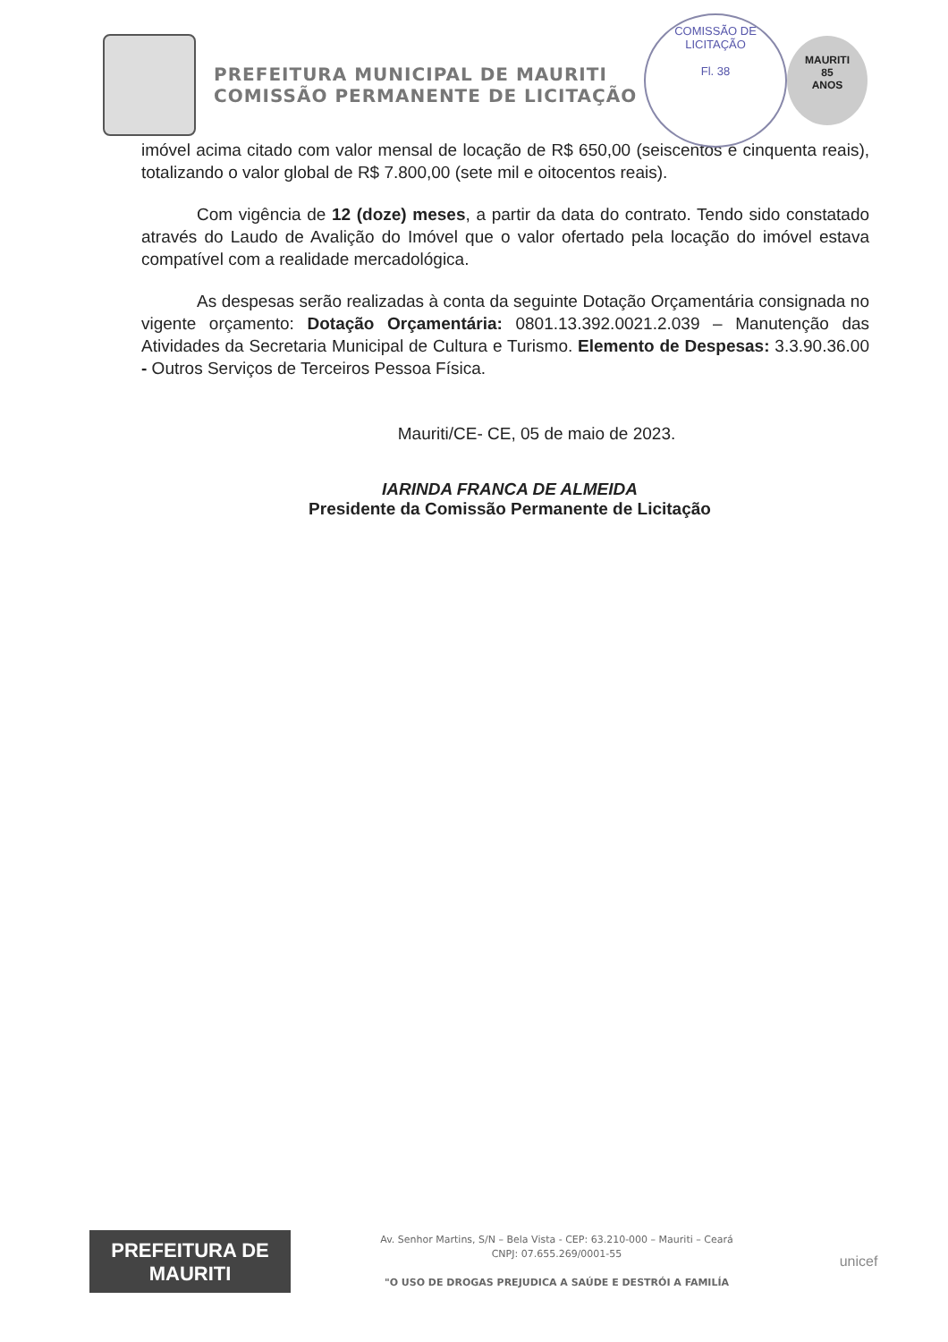PREFEITURA MUNICIPAL DE MAURITI
COMISSÃO PERMANENTE DE LICITAÇÃO
COMISSÃO DE LICITAÇÃO
Fl. 38
MAURITI
85
ANOS
imóvel acima citado com valor mensal de locação de R$ 650,00 (seiscentos e cinquenta reais), totalizando o valor global de R$ 7.800,00 (sete mil e oitocentos reais).
Com vigência de 12 (doze) meses, a partir da data do contrato. Tendo sido constatado através do Laudo de Avalição do Imóvel que o valor ofertado pela locação do imóvel estava compatível com a realidade mercadológica.
As despesas serão realizadas à conta da seguinte Dotação Orçamentária consignada no vigente orçamento: Dotação Orçamentária: 0801.13.392.0021.2.039 – Manutenção das Atividades da Secretaria Municipal de Cultura e Turismo. Elemento de Despesas: 3.3.90.36.00 - Outros Serviços de Terceiros Pessoa Física.
Mauriti/CE- CE, 05 de maio de 2023.
IARINDA FRANCA DE ALMEIDA
Presidente da Comissão Permanente de Licitação
PREFEITURA DE
MAURITI
Av. Senhor Martins, S/N – Bela Vista - CEP: 63.210-000 – Mauriti – Ceará
CNPJ: 07.655.269/0001-55
"O USO DE DROGAS PREJUDICA A SAÚDE E DESTRÓI A FAMILÍA
unicef